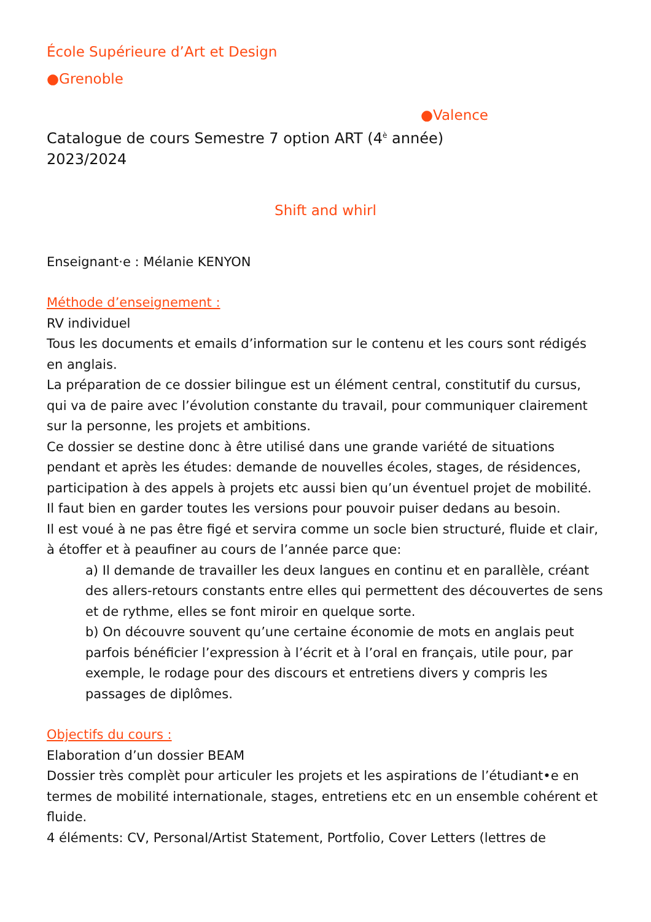École Supérieure d’Art et Design
●Grenoble
●Valence
Catalogue de cours Semestre 7 option ART (4<sup>è</sup> année)
2023/2024
Shift and whirl
Enseignant·e : Mélanie KENYON
Méthode d’enseignement :
RV individuel
Tous les documents et emails d’information sur le contenu et les cours sont rédigés en anglais.
La préparation de ce dossier bilingue est un élément central, constitutif du cursus, qui va de paire avec l’évolution constante du travail, pour communiquer clairement sur la personne, les projets et ambitions.
Ce dossier se destine donc à être utilisé dans une grande variété de situations pendant et après les études: demande de nouvelles écoles, stages, de résidences, participation à des appels à projets etc aussi bien qu’un éventuel projet de mobilité.
Il faut bien en garder toutes les versions pour pouvoir puiser dedans au besoin.
Il est voué à ne pas être figé et servira comme un socle bien structuré, fluide et clair, à étoffer et à peaufiner au cours de l’année parce que:
a) Il demande de travailler les deux langues en continu et en parallèle, créant des allers-retours constants entre elles qui permettent des découvertes de sens et de rythme, elles se font miroir en quelque sorte.
b) On découvre souvent qu’une certaine économie de mots en anglais peut parfois bénéficier l’expression à l’écrit et à l’oral en français, utile pour, par exemple, le rodage pour des discours et entretiens divers y compris les passages de diplômes.
Objectifs du cours :
Elaboration d’un dossier BEAM
Dossier très complèt pour articuler les projets et les aspirations de l’étudiant•e en termes de mobilité internationale, stages, entretiens etc en un ensemble cohérent et fluide.
4 éléments: CV, Personal/Artist Statement, Portfolio, Cover Letters (lettres de